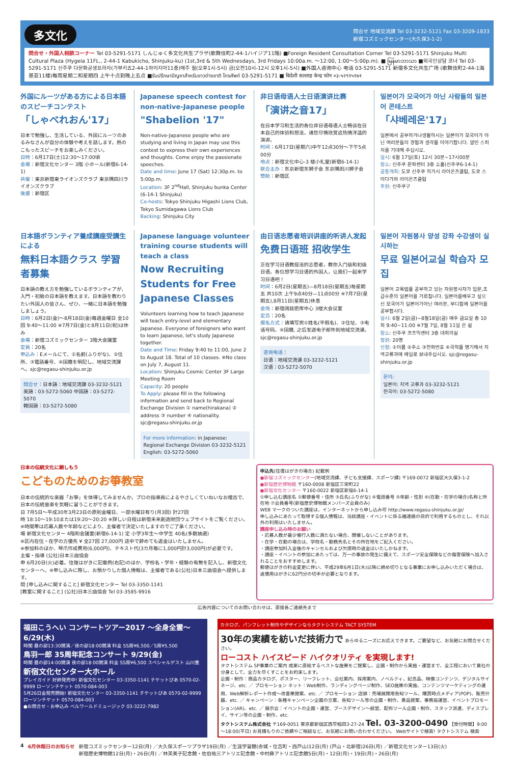多文化 問合せ 地域交流課 Tel 03-3232-5121 Fax 03-3209-1833
新宿コズミックセンター(大久保3-1-2)
問合せ・外国人相談コーナー Tel 03-5291-5171 しんじゅく多文化共生プラザ(歌舞伎町2-44-1ハイジア11階) ■Foreign Resident Consultation Corner Tel 03-5291-5171 Shinjuku Multi Cultural Plaza (Hygeia 11FL., 2-44-1 Kabukicho, Shinjuku-ku) (1st,3rd & 5th Wednesdays, 3rd Fridays 10:00a.m. ～12:00, 1:00～5:00p.m). ■ မြန်မာဘာသာ ■외국인상담 코너 Tel 03-5291-5171 신주쿠 다문화공생프라자(가부키쵸2-44-1하이지아11층)매주 월(오후1시-5시) 금(오전10시-12시 오후1시-5시) ■外国人咨询中心 电话 03-5291-5171 新宿多文化共生广场 (歌舞伎町2-44-1海基亚11楼)每周星期二和星期四 上午十点到晚上五点 ■รับปรึกษาปัญหาสำหรับชาวต่างชาติ โทรศัพท์ 03-5291-5171 ■ बिदेशी सल्लाह केन्द्र फोन ०३-५२९१५१७१
外国にルーツがある方による日本語のスピーチコンテスト
「しゃべれおん'17」
日本で勉強し、生活している、外国にルーツのあるみなさんが自分の体験や考えを話します。熱のこもったスピーチをお楽しみください。
日時：6月17日(土)12:30～17:00頃
会場：新宿文化センター 3階 小ホール(新宿6-14-1)
共催：東京新宿東ライオンズクラブ 東京隅田川ライオンズクラブ
後援：新宿区
Japanese speech contest for non-native-Japanese people
"Shabelion '17"
Non-native-Japanese people who are studying and living in Japan may use this contest to express their own experiences and thoughts. Come enjoy the passionate speeches.
Date and time: June 17 (Sat) 12:30p.m. to 5:00p.m.
Location: 3F 2<sup>nd</sup>Hall, Shinjuku bunka Center (6-14-1 Shinjuku)
Co-hosts: Tokyo Shinjuku Higashi Lions Club, Tokyo Sumidagawa Lions Club
Backing: Shinjuku City
非日语母语人士日语演讲比赛
「演讲之音17」
在日本学习和生活的各位非日语母语人士畅谈在日本自己的体验和想法，请您尽情欣赏这热情洋溢的演讲。
时间：6月17日(星期六)中午12点30分～下午5点00分
地点：新宿文化中心-3 楼小礼堂(新宿6-14-1)
联合主办：东京新宿东狮子会 东京隅田川狮子会
赞助：新宿区
일본어가 모국어가 아닌 사람들의 일본어 콘테스트
「샤베레온'17」
일본에서 공부하거나생활하시는 일본어가 모국어가 아닌 여러분들의 경험과 생각을 이야기합니다. 열띤 스피치를 기대해 주십시오.
일시: 6월 17일(토) 12시 30분~17시00분
장소: 신주쿠 문화센터 3층 소홀(신주쿠6-14-1)
공동개최: 도쿄 신주쿠 히가시 라이온즈클럽, 도쿄 스미다가와 라이온즈클럽
후원: 신주쿠구
日本語ボランティア養成講座受講生による
無料日本語クラス 学習者募集
日本語の教え方を勉強しているボランティアが、入門・初級の日本語を教えます。日本語を教わりたい外国人の皆さん、ぜひ、一緒に日本語を勉強しましょう。
日時：6月2日(金)～8月18日(金)毎週金曜日 全10回 9:40～11:00 ※7月7日(金)と8月11日(祝)は休み
会場：新宿コズミックセンター 3階大会議室
定員：20名
申込み：Eメールにて、①名前(ふりがな)、②住所、③電話番号、④国籍を明記し、地域交流課へ。sjc@regasu-shinjuku.or.jp
問合せ：日本語：地域交流課 03-3232-5121
英語：03-5272-5060 中国語：03-5272-5070
韓国語：03-5272-5080
Japanese language volunteer training course students will teach a class
Now Recruiting Students for Free Japanese Classes
Volunteers learning how to teach Japanese will teach entry-level and elementary Japanese. Everyone of foreigners who want to learn Japanese, let's study Japanese together.
Date and Time: Friday 9:40 to 11:00, June 2 to August 18. Total of 10 classes. ※No class on July 7, August 11.
Location: Shinjuku Cosmic Center 3F Large Meeting Room
Capacity: 20 people
To Apply: please fill in the following information and send back to Regional Exchange Division ① name(hirakana) ② address ③ number ④ nationality.
sjc@regasu-shinjuku.or.jp
For more information: in Japanese: Regional Exchange Division 03-3232-5121
English: 03-5272-5060
由日语志愿者培训讲座的听讲人发起
免费日语班 招收学生
正在学习日语教授法的志愿者，教你入门级和初级日语。各位想学习日语的外国人，让我们一起来学习日语吧！
时间：6月2日(星期五)—8月18日(星期五)每星期五 共10次 上午9点40分—11点00分 ※7月7日(星期五),8月11日(星期五)休息
会场：新宿阔兹密库中心 3楼大会议室
定员：20名
报名方式：请填写完①姓名(平假名)、②住址、③电话号码、④国籍, 之后发送电子邮件到地域交流课。sjc@regasu-shinjuku.or.jp
咨询电话：
日语：地域交流课 03-3232-5121
汉语：03-5272-5070
일본어 자원봉사 양성 강좌 수강생이 실시하는
무료 일본어교실 학습자 모집
일본어 교육법을 공부하고 있는 자원봉사자가 입문,초급수준의 일본어를 가르칩니다. 일본어를배우고 싶으신 모국어가 일본어가아닌 여러분, 부디함께 일본어를 공부합시다.
일시: 6월 2일(금)~8월18일(금) 매주 금요일 총 10회 9:40~11:00 ※7월 7일, 8월 11일 은 쉼
장소: 신주쿠 코즈믹센터 3층 대회의실
정원: 20명
신청: ①이름 ②주소 ③전화번호 ④국적을 명기해서 지역교류과에 메일로 보내주십시오. sjc@regasu-shinjuku.or.jp
문의:
일본어: 지역 교류과 03-3232-5121
한국어: 03-5272-5080
日本の伝統文化に親しもう
こどものためのお箏教室
日本の伝統的な楽器「お箏」を体得してみませんか。プロの指導員によるやさしくていねいなお稽古で、日本の伝統音楽を気軽に習うことができます。
日 7月5日～平成30年3月23日の原則金曜日、一部水曜日有り(月3回) 計27回
時 18:10～19:10または19:20～20:20 ※詳しい日程は新宿未来創造財団ウェブサイトをご覧ください。※時間帯は応募人数や年齢などにより、主催者で決定いたしますのでご了承ください。
場 新宿文化センター 4階和会議室(新宿6-14-1) 定 小学3年生～中学生 40名(多数抽選)
※区内在住・在学の方優先 ¥ 全27回 27,000円 途中で辞めても返金はいたしません。
※参加料のほか、琴爪作成費用(6,000円)、テキスト代(3カ月毎に1,000円計3,000円)が必要です。
主催・指導 (公社)日本三曲協会
申 6月20日(火)必着。往復はがきに記載例(右記)のほか、学校名・学年・経験の有無を記入し、新宿文化センターへ。※申し込みに際し、お預かりした個人情報は、主催者である(公社)日本三曲協会へ提供します。
問 [申し込みに関すること] 新宿文化センター Tel 03-3350-1141
[教室に関すること] (公社)日本三曲協会 Tel 03-3585-9916
申込先(往復はがきの場合) 記載例
●新宿コズミックセンター(地域交流課、子ども支援課、スポーツ課) 〒169-0072 新宿区大久保3-1-2
●新宿歴史博物館 〒160-0008 新宿区三栄町22
●新宿文化センター 〒160-0022 新宿区新宿6-14-1
①申し込む講座名 ②郵便番号・住所 ③氏名(ふりがな) ④電話番号 ⑤年齢・性別 ⑥(在勤・在学の場合)名称と所在地 ⑦会員番号(新宿歴史博物館メンバーズ会員のみ)
WEB マークのついた講座は、インターネットから申し込み可 http://www.regasu-shinjuku.or.jp/
申し込みにあたって取得する個人情報は、当該講座・イベントに係る諸連絡の目的で利用するものとし、それ以外の利用はいたしません。
講座申し込み時のお願い
・応募人数が最少催行人数に満たない場合、開催しないことがあります。
・在学・在勤の場合は、学校名・勤務先名とその所在地をご記入ください。
・講座参加料入金後のキャンセルおよび欠席時の返金はいたしかねます。
・講座・イベントの参加にあたっては、万一の事故の発生に備えて、スポーツ安全保険などの傷害保険へ加入されることをおすすめします。
郵便はがきの料金変更に伴い、平成29年6月1日(木)以降に締め切りとなる事業にお申し込みいただく場合は、返信用はがきに62円分の切手が必要となります。
広告内容についてのお問い合わせは、直接各ご連絡先まで
福田こうへい コンサートツアー2017 ～全身全霊～ 6/29(木)
時間 昼の部13:30開演／夜の部18:00開演 料金 SS席¥6,500／S席¥5,500
鳥羽一郎 35周年記念コンサート 9/29(金)
時間 昼の部14:00開演 夜の部18:00開演 料金 SS席¥6,500 スペシャルゲスト 山川豊
新宿文化センター大ホール
プレイガイド 好評発売中! 新宿文化センター 03-3350-1141 チケットぴあ 0570-02-9999 ローソンチケット 0570-084-003
5月26日金発売開始! 新宿文化センター 03-3350-1141 チケットぴあ 0570-02-9999 ローソンチケット 0570-084-003
●お問合せ・お申込み ベルワールドミュージック 03-3222-7982
カタログ、パンフレット制作やデザインならタクトシステム TACT SYSTEM
30年の実績を紡いだ技術力で あらゆるニーズにお応えできます。ご要望など、お気軽にお問合せください。
ローコスト ハイスピード ハイクオリティ を実現します!
タクトシステム SP事業のご案内 成果に直結するベストな施策をご提案し、企画・制作から実施・運営まで、全工程において貴社の分身として、全力を尽くすことをお約束します。
企画・制作：商品カタログ、ポスター、リーフレット、会社案内、採用案内、ノベルティ、記念品、映像コンテンツ、デジタルサイネージ、etc. ／ プロモーション ネット：Web制作、ランディングページ制作、SEO施策の実施、コンテンツマーケティングの運用、Web解析レポート作成～改善策提案、etc. ／ プロモーション 店頭：売場展開用告知ツール、購買時点メディア(POP)、販売什器、etc. ／ キャンペーン：各種キャンペーン企画の立案、告知ツール等の企画・制作、景品提案、事務局運営、イベントプロモーション(AR)、etc. ／ 展示会：イベントの企画・運営、ブースデザイン～設営、配布ツール企画・制作、スタッフ派遣、ディスプレイ、サイン等の企画・制作、etc.
タクトシステム株式会社 〒169-0051 東京都新宿区西早稲田3-27-24 Tel. 03-3200-0490 【受付時間】9:00～18:00(平日) お見積もりのご依頼やご相談など、お気軽にお問い合わせください。 Webサイトで検索! タクトシステム 検索
4 6月休館日のお知らせ 新宿コズミックセンター12日(月) ／大久保スポーツプラザ19日(月) ／生涯学習館(赤城・住吉町・西戸山)12日(月) (戸山・北新宿)26日(月) ／新宿文化センター13日(火)
新宿歴史博物館12日(月)・26日(月) ／林芙美子記念館・佐伯祐三アトリエ記念館・中村彝アトリエ記念館5日(月)・12日(月)・19日(月)・26日(月)